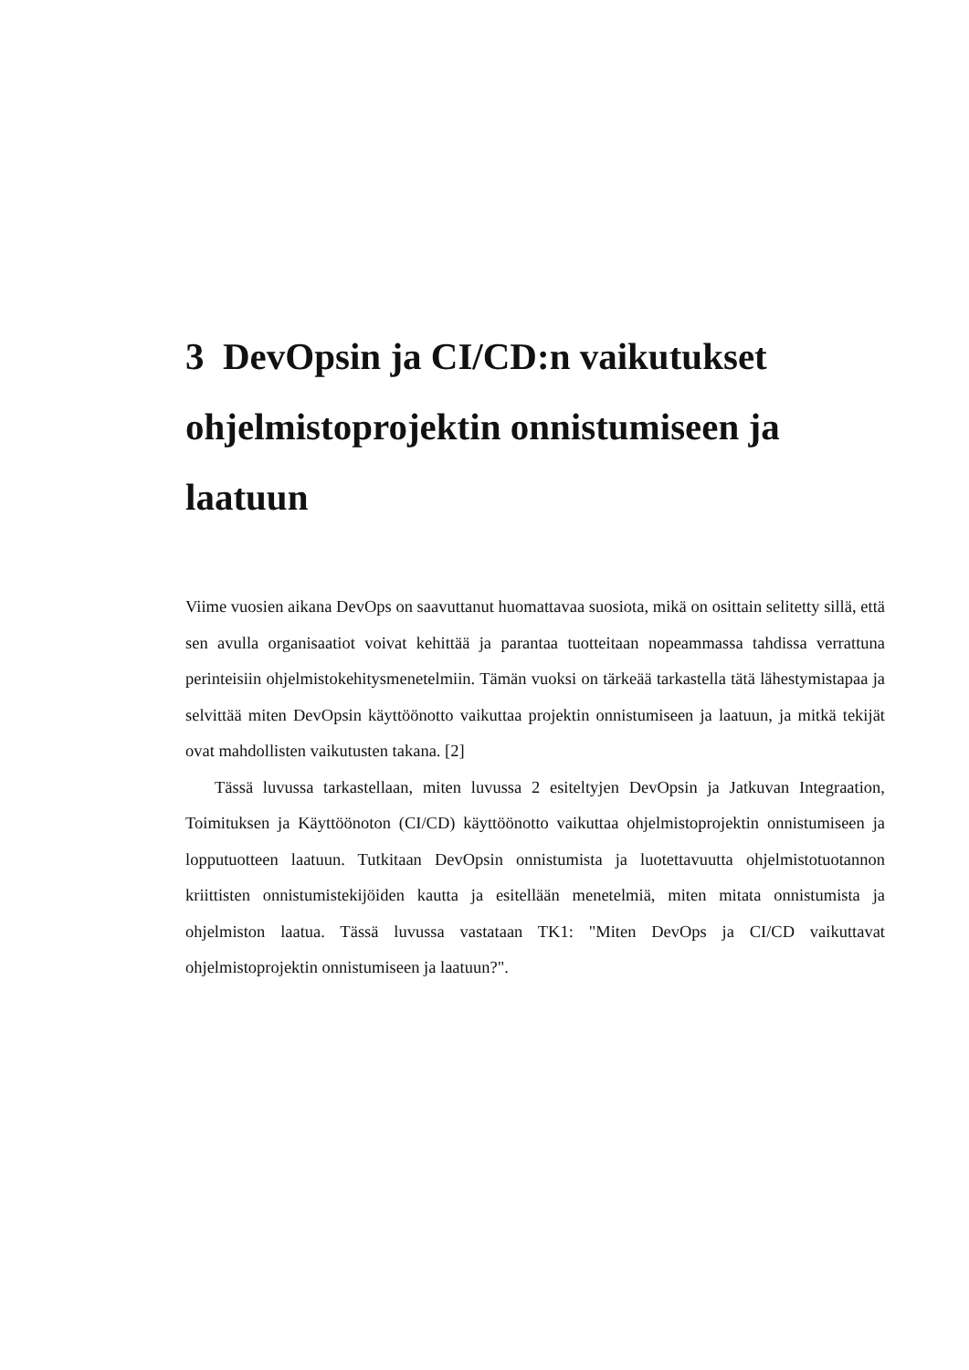3 DevOpsin ja CI/CD:n vaikutukset ohjelmistoprojektin onnistumiseen ja laatuun
Viime vuosien aikana DevOps on saavuttanut huomattavaa suosiota, mikä on osittain selitetty sillä, että sen avulla organisaatiot voivat kehittää ja parantaa tuotteitaan nopeammassa tahdissa verrattuna perinteisiin ohjelmistokehitysmenetelmiin. Tämän vuoksi on tärkeää tarkastella tätä lähestymistapaa ja selvittää miten DevOpsin käyttöönotto vaikuttaa projektin onnistumiseen ja laatuun, ja mitkä tekijät ovat mahdollisten vaikutusten takana. [2]
Tässä luvussa tarkastellaan, miten luvussa 2 esiteltyjen DevOpsin ja Jatkuvan Integraation, Toimituksen ja Käyttöönoton (CI/CD) käyttöönotto vaikuttaa ohjelmistoprojektin onnistumiseen ja lopputuotteen laatuun. Tutkitaan DevOpsin onnistumista ja luotettavuutta ohjelmistotuotannon kriittisten onnistumistekijöiden kautta ja esitellään menetelmiä, miten mitata onnistumista ja ohjelmiston laatua. Tässä luvussa vastataan TK1: "Miten DevOps ja CI/CD vaikuttavat ohjelmistoprojektin onnistumiseen ja laatuun?".